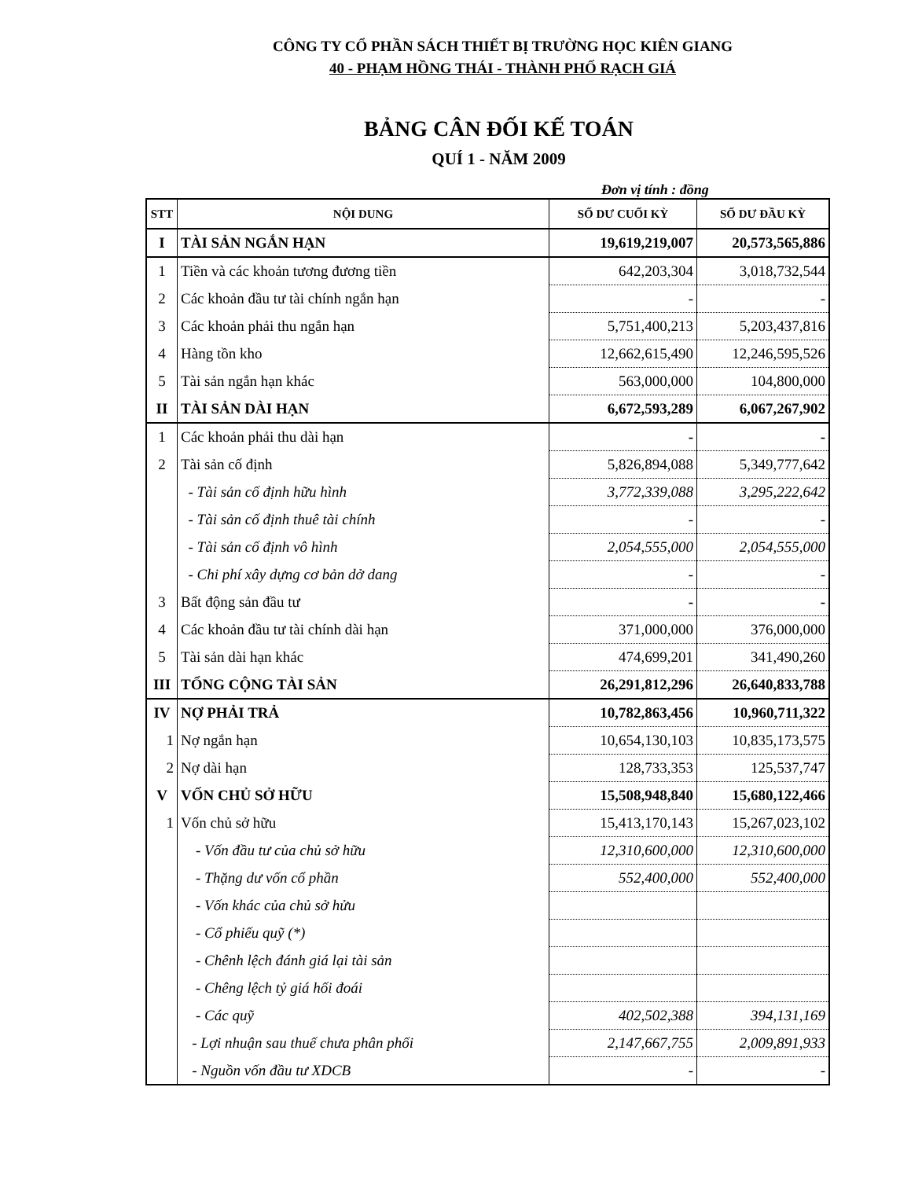CÔNG TY CỔ PHẦN SÁCH THIẾT BỊ TRƯỜNG HỌC KIÊN GIANG
40 - PHẠM HỒNG THÁI - THÀNH PHỐ RẠCH GIÁ
BẢNG CÂN ĐỐI KẾ TOÁN
QUÍ 1 - NĂM 2009
Đơn vị tính : đồng
| STT | NỘI DUNG | SỐ DƯ CUỐI KỲ | SỐ DƯ ĐẦU KỲ |
| --- | --- | --- | --- |
| I | TÀI SẢN NGẮN HẠN | 19,619,219,007 | 20,573,565,886 |
| 1 | Tiền và các khoản tương đương tiền | 642,203,304 | 3,018,732,544 |
| 2 | Các khoản đầu tư tài chính ngắn hạn | - | - |
| 3 | Các khoản phải thu ngắn hạn | 5,751,400,213 | 5,203,437,816 |
| 4 | Hàng tồn kho | 12,662,615,490 | 12,246,595,526 |
| 5 | Tài sản ngắn hạn khác | 563,000,000 | 104,800,000 |
| II | TÀI SẢN DÀI HẠN | 6,672,593,289 | 6,067,267,902 |
| 1 | Các khoản phải thu dài hạn | - | - |
| 2 | Tài sản cố định | 5,826,894,088 | 5,349,777,642 |
| | - Tài sản cố định hữu hình | 3,772,339,088 | 3,295,222,642 |
| | - Tài sản cố định thuê tài chính | - | - |
| | - Tài sản cố định vô hình | 2,054,555,000 | 2,054,555,000 |
| | - Chi phí xây dựng cơ bản dở dang | - | - |
| 3 | Bất động sản đầu tư | - | - |
| 4 | Các khoản đầu tư tài chính dài hạn | 371,000,000 | 376,000,000 |
| 5 | Tài sản dài hạn khác | 474,699,201 | 341,490,260 |
| III | TỔNG CỘNG TÀI SẢN | 26,291,812,296 | 26,640,833,788 |
| IV | NỢ PHẢI TRẢ | 10,782,863,456 | 10,960,711,322 |
| 1 | Nợ ngắn hạn | 10,654,130,103 | 10,835,173,575 |
| 2 | Nợ dài hạn | 128,733,353 | 125,537,747 |
| V | VỐN CHỦ SỞ HỮU | 15,508,948,840 | 15,680,122,466 |
| 1 | Vốn chủ sở hữu | 15,413,170,143 | 15,267,023,102 |
| | - Vốn đầu tư của chủ sở hữu | 12,310,600,000 | 12,310,600,000 |
| | - Thặng dư vốn cổ phần | 552,400,000 | 552,400,000 |
| | - Vốn khác của chủ sở hửu | | |
| | - Cổ phiếu quỹ (*) | | |
| | - Chênh lệch đánh giá lại tài sản | | |
| | - Chêng lệch tỷ giá hối đoái | | |
| | - Các quỹ | 402,502,388 | 394,131,169 |
| | - Lợi nhuận sau thuế chưa phân phối | 2,147,667,755 | 2,009,891,933 |
| | - Nguồn vốn đầu tư XDCB | - | - |